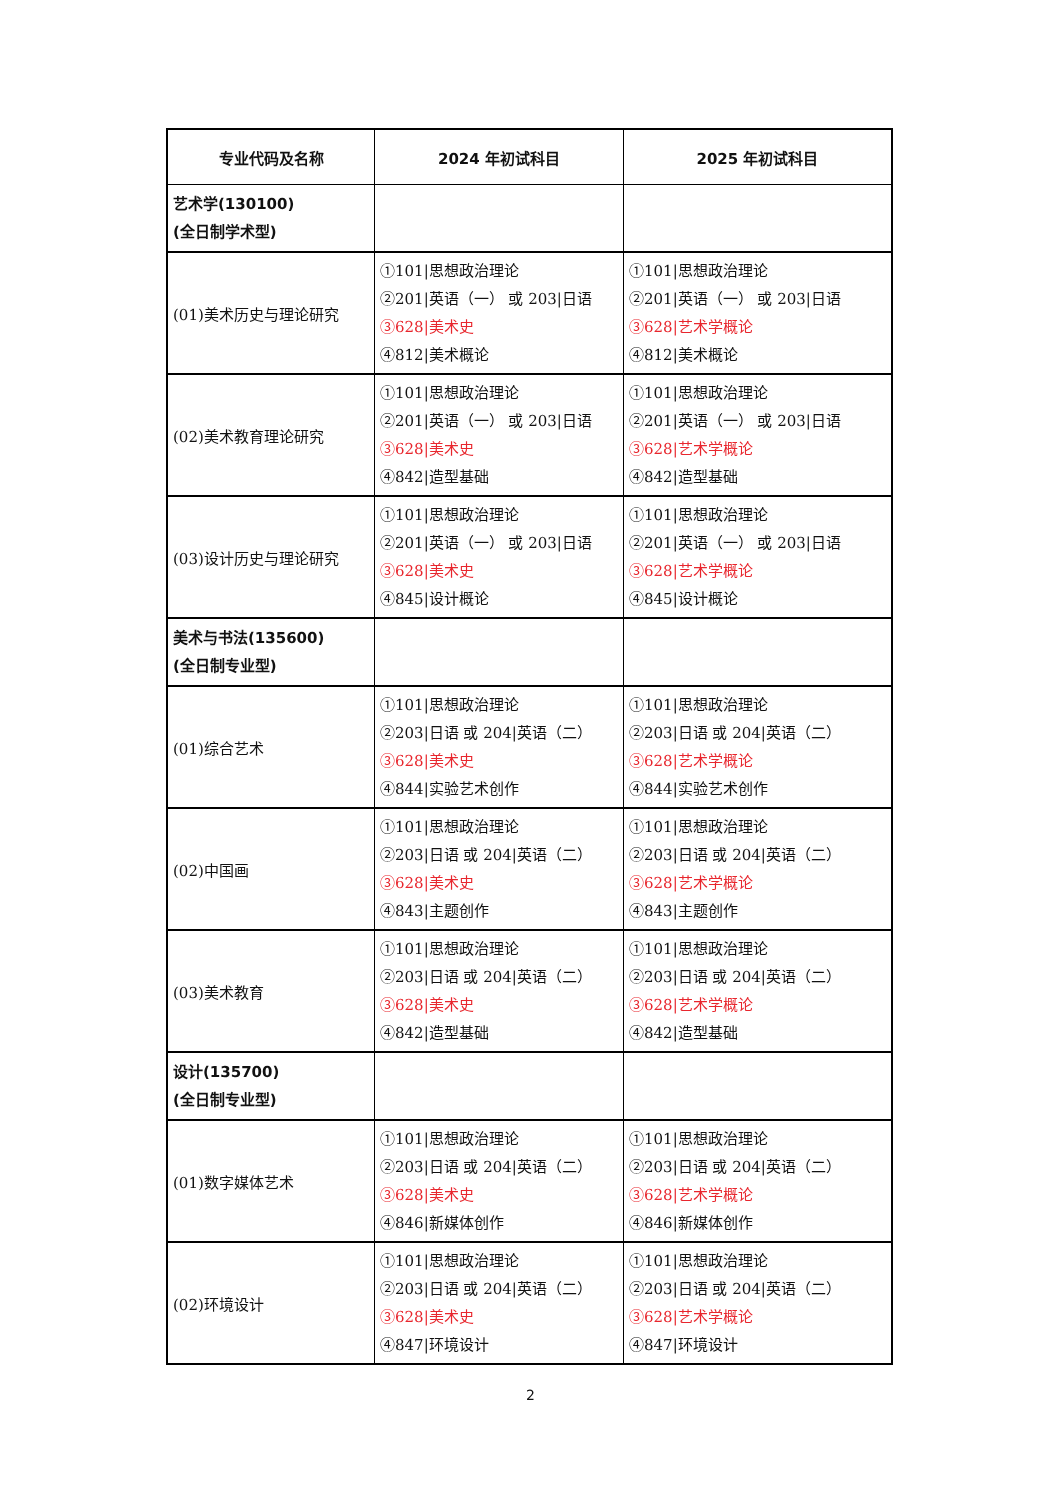| 专业代码及名称 | 2024 年初试科目 | 2025 年初试科目 |
| --- | --- | --- |
| 艺术学(130100) (全日制学术型) | | |
| (01)美术历史与理论研究 | ①101/思想政治理论 ②201/英语（一） 或 203/日语 ③628/美术史 ④812/美术概论 | ①101/思想政治理论 ②201/英语（一） 或 203/日语 ③628/艺术学概论 ④812/美术概论 |
| (02)美术教育理论研究 | ①101/思想政治理论 ②201/英语（一） 或 203/日语 ③628/美术史 ④842/造型基础 | ①101/思想政治理论 ②201/英语（一） 或 203/日语 ③628/艺术学概论 ④842/造型基础 |
| (03)设计历史与理论研究 | ①101/思想政治理论 ②201/英语（一） 或 203/日语 ③628/美术史 ④845/设计概论 | ①101/思想政治理论 ②201/英语（一） 或 203/日语 ③628/艺术学概论 ④845/设计概论 |
| 美术与书法(135600) (全日制专业型) | | |
| (01)综合艺术 | ①101/思想政治理论 ②203/日语 或 204/英语（二） ③628/美术史 ④844/实验艺术创作 | ①101/思想政治理论 ②203/日语 或 204/英语（二） ③628/艺术学概论 ④844/实验艺术创作 |
| (02)中国画 | ①101/思想政治理论 ②203/日语 或 204/英语（二） ③628/美术史 ④843/主题创作 | ①101/思想政治理论 ②203/日语 或 204/英语（二） ③628/艺术学概论 ④843/主题创作 |
| (03)美术教育 | ①101/思想政治理论 ②203/日语 或 204/英语（二） ③628/美术史 ④842/造型基础 | ①101/思想政治理论 ②203/日语 或 204/英语（二） ③628/艺术学概论 ④842/造型基础 |
| 设计(135700) (全日制专业型) | | |
| (01)数字媒体艺术 | ①101/思想政治理论 ②203/日语 或 204/英语（二） ③628/美术史 ④846/新媒体创作 | ①101/思想政治理论 ②203/日语 或 204/英语（二） ③628/艺术学概论 ④846/新媒体创作 |
| (02)环境设计 | ①101/思想政治理论 ②203/日语 或 204/英语（二） ③628/美术史 ④847/环境设计 | ①101/思想政治理论 ②203/日语 或 204/英语（二） ③628/艺术学概论 ④847/环境设计 |
2